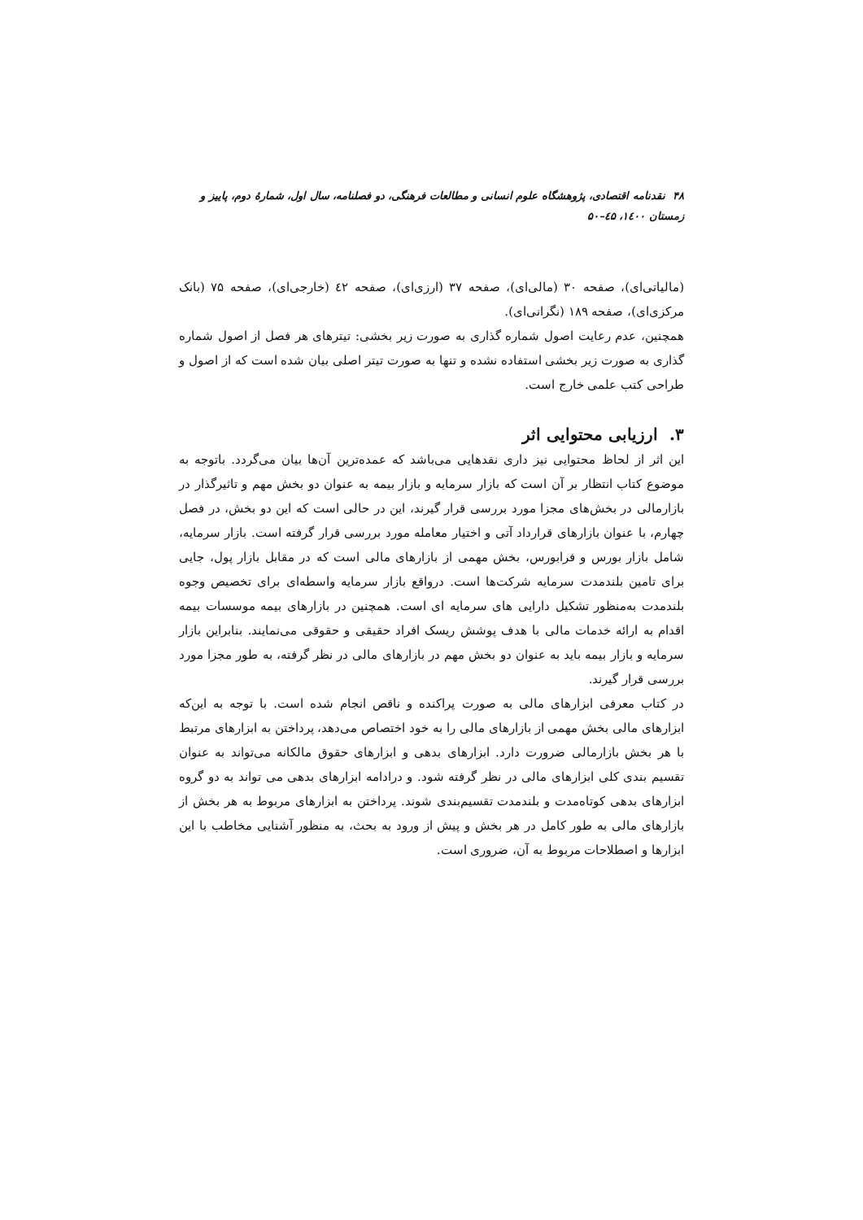۴۸ نقدنامه اقتصادی، پژوهشگاه علوم انسانی و مطالعات فرهنگی، دو فصلنامه، سال اول، شمارهٔ دوم، پاییز و زمستان ۱٤۰۰، ٤۵–۵۰
(مالیاتی‌ای)، صفحه ۳۰ (مالی‌ای)، صفحه ۳۷ (ارزی‌ای)، صفحه ٤۲ (خارجی‌ای)، صفحه ۷۵ (بانک مرکزی‌ای)، صفحه ۱۸۹ (نگرانی‌ای).
همچنین، عدم رعایت اصول شماره گذاری به صورت زیر بخشی: تیترهای هر فصل از اصول شماره گذاری به صورت زیر بخشی استفاده نشده و تنها به صورت تیتر اصلی بیان شده است که از اصول و طراحی کتب علمی خارج است.
۳. ارزیابی محتوایی اثر
این اثر از لحاظ محتوایی نیز داری نقدهایی می‌باشد که عمده‌ترین آن‌ها بیان می‌گردد. باتوجه به موضوع کتاب انتظار بر آن است که بازار سرمایه و بازار بیمه به عنوان دو بخش مهم و تاثیرگذار در بازارمالی در بخش‌های مجزا مورد بررسی قرار گیرند، این در حالی است که این دو بخش، در فصل چهارم، با عنوان بازارهای قرارداد آتی و اختیار معامله مورد بررسی قرار گرفته است. بازار سرمایه، شامل بازار بورس و فرابورس، بخش مهمی از بازارهای مالی است که در مقابل بازار پول، جایی برای تامین بلندمدت سرمایه شرکت‌ها است. درواقع بازار سرمایه واسطه‌ای برای تخصیص وجوه بلندمدت به‌منظور تشکیل دارایی های سرمایه ای است. همچنین در بازارهای بیمه موسسات بیمه اقدام به ارائه خدمات مالی با هدف پوشش ریسک افراد حقیقی و حقوقی می‌نمایند. بنابراین بازار سرمایه و بازار بیمه باید به عنوان دو بخش مهم در بازارهای مالی در نظر گرفته، به طور مجزا مورد بررسی قرار گیرند.
در کتاب معرفی ابزارهای مالی به صورت پراکنده و ناقص انجام شده است. با توجه به این‌که ابزارهای مالی بخش مهمی از بازارهای مالی را به خود اختصاص می‌دهد، پرداختن به ابزارهای مرتبط با هر بخش بازارمالی ضرورت دارد. ابزارهای بدهی و ابزارهای حقوق مالکانه می‌تواند به عنوان تقسیم بندی کلی ابزارهای مالی در نظر گرفته شود. و درادامه ابزارهای بدهی می تواند به دو گروه ابزارهای بدهی کوتاه‌مدت و بلندمدت تقسیم‌بندی شوند. پرداختن به ابزارهای مربوط به هر بخش از بازارهای مالی به طور کامل در هر بخش و پیش از ورود به بحث، به منظور آشنایی مخاطب با این ابزارها و اصطلاحات مربوط به آن، ضروری است.